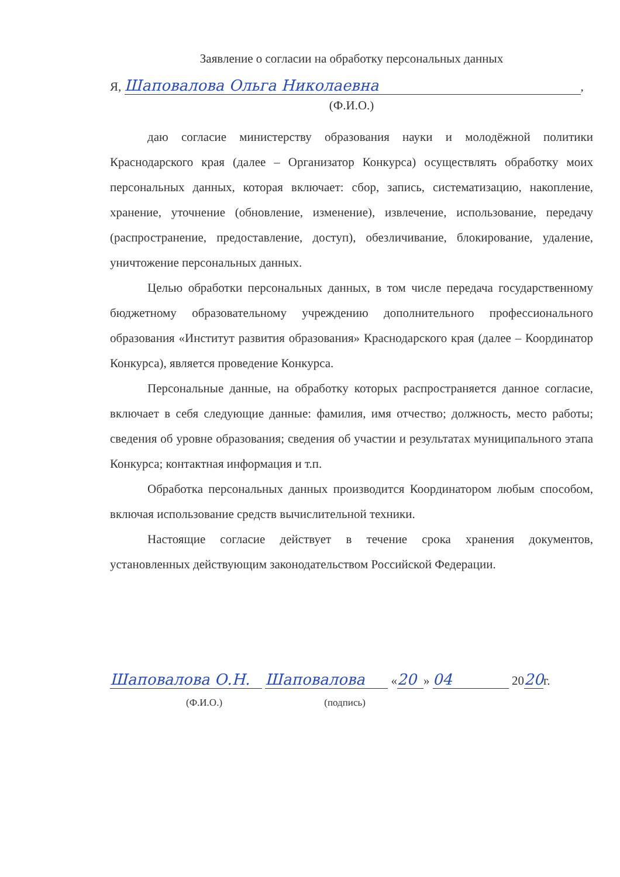Заявление о согласии на обработку персональных данных
Я, Шаповалова Ольга Николаевна,
(Ф.И.О.)
даю согласие министерству образования науки и молодёжной политики Краснодарского края (далее – Организатор Конкурса) осуществлять обработку моих персональных данных, которая включает: сбор, запись, систематизацию, накопление, хранение, уточнение (обновление, изменение), извлечение, использование, передачу (распространение, предоставление, доступ), обезличивание, блокирование, удаление, уничтожение персональных данных.
Целью обработки персональных данных, в том числе передача государственному бюджетному образовательному учреждению дополнительного профессионального образования «Институт развития образования» Краснодарского края (далее – Координатор Конкурса), является проведение Конкурса.
Персональные данные, на обработку которых распространяется данное согласие, включает в себя следующие данные: фамилия, имя отчество; должность, место работы; сведения об уровне образования; сведения об участии и результатах муниципального этапа Конкурса; контактная информация и т.п.
Обработка персональных данных производится Координатором любым способом, включая использование средств вычислительной техники.
Настоящие согласие действует в течение срока хранения документов, установленных действующим законодательством Российской Федерации.
Шаповалова О.Н. Шаповалова « 20 » 04 2020г.
(Ф.И.О.) (подпись)